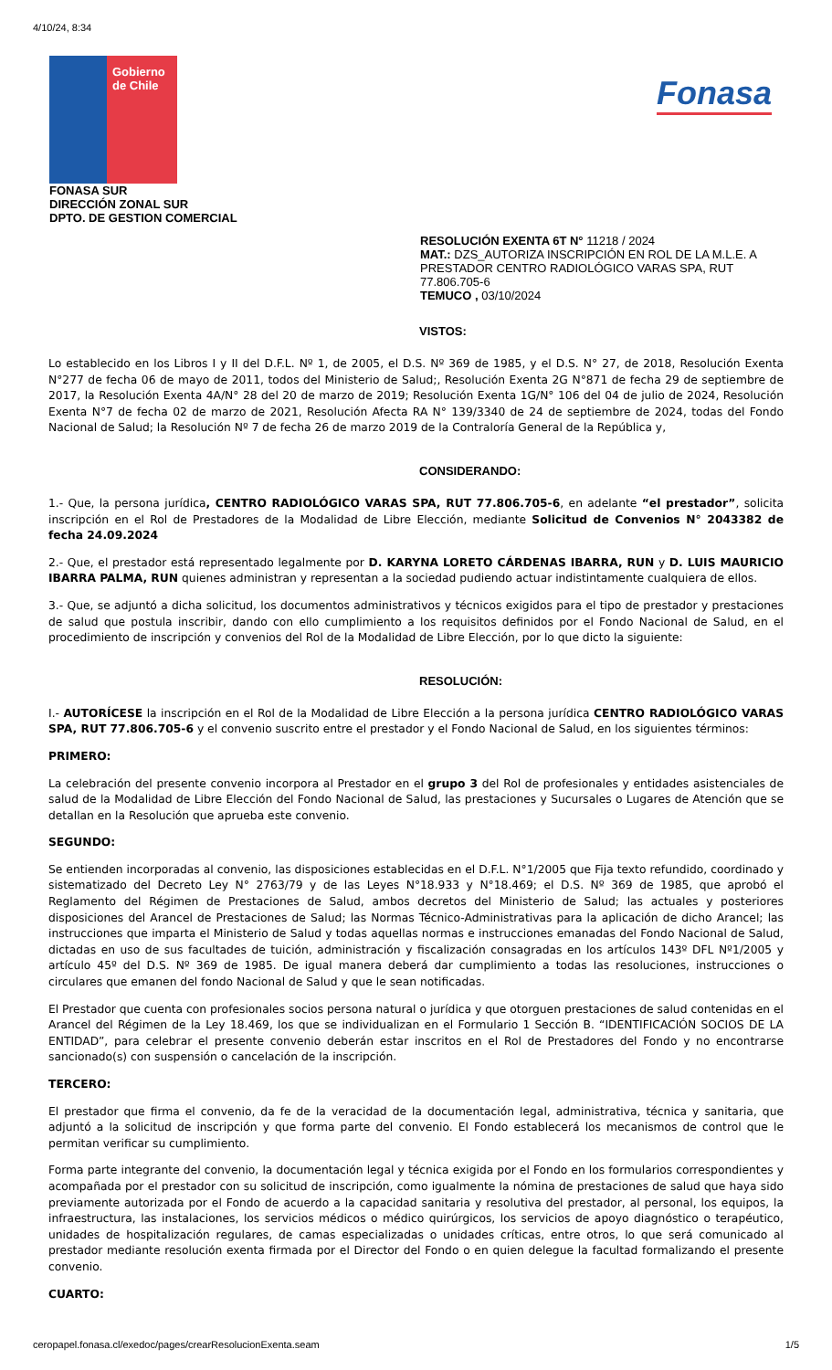4/10/24, 8:34
Gobierno de Chile
Fonasa
FONASA SUR
DIRECCIÓN ZONAL SUR
DPTO. DE GESTION COMERCIAL
RESOLUCIÓN EXENTA 6T N° 11218 / 2024
MAT.: DZS_AUTORIZA INSCRIPCIÓN EN ROL DE LA M.L.E. A PRESTADOR CENTRO RADIOLÓGICO VARAS SPA, RUT 77.806.705-6
TEMUCO , 03/10/2024
VISTOS:
Lo establecido en los Libros I y II del D.F.L. Nº 1, de 2005, el D.S. Nº 369 de 1985, y el D.S. N° 27, de 2018, Resolución Exenta N°277 de fecha 06 de mayo de 2011, todos del Ministerio de Salud;, Resolución Exenta 2G N°871 de fecha 29 de septiembre de 2017, la Resolución Exenta 4A/N° 28 del 20 de marzo de 2019; Resolución Exenta 1G/N° 106 del 04 de julio de 2024, Resolución Exenta N°7 de fecha 02 de marzo de 2021, Resolución Afecta RA N° 139/3340 de 24 de septiembre de 2024, todas del Fondo Nacional de Salud; la Resolución Nº 7 de fecha 26 de marzo 2019 de la Contraloría General de la República y,
CONSIDERANDO:
1.- Que, la persona jurídica, CENTRO RADIOLÓGICO VARAS SPA, RUT 77.806.705-6, en adelante “el prestador”, solicita inscripción en el Rol de Prestadores de la Modalidad de Libre Elección, mediante Solicitud de Convenios N° 2043382 de fecha 24.09.2024
2.- Que, el prestador está representado legalmente por D. KARYNA LORETO CÁRDENAS IBARRA, RUN y D. LUIS MAURICIO IBARRA PALMA, RUN quienes administran y representan a la sociedad pudiendo actuar indistintamente cualquiera de ellos.
3.- Que, se adjuntó a dicha solicitud, los documentos administrativos y técnicos exigidos para el tipo de prestador y prestaciones de salud que postula inscribir, dando con ello cumplimiento a los requisitos definidos por el Fondo Nacional de Salud, en el procedimiento de inscripción y convenios del Rol de la Modalidad de Libre Elección, por lo que dicto la siguiente:
RESOLUCIÓN:
I.- AUTORÍCESE la inscripción en el Rol de la Modalidad de Libre Elección a la persona jurídica CENTRO RADIOLÓGICO VARAS SPA, RUT 77.806.705-6 y el convenio suscrito entre el prestador y el Fondo Nacional de Salud, en los siguientes términos:
PRIMERO:
La celebración del presente convenio incorpora al Prestador en el grupo 3 del Rol de profesionales y entidades asistenciales de salud de la Modalidad de Libre Elección del Fondo Nacional de Salud, las prestaciones y Sucursales o Lugares de Atención que se detallan en la Resolución que aprueba este convenio.
SEGUNDO:
Se entienden incorporadas al convenio, las disposiciones establecidas en el D.F.L. N°1/2005 que Fija texto refundido, coordinado y sistematizado del Decreto Ley N° 2763/79 y de las Leyes N°18.933 y N°18.469; el D.S. Nº 369 de 1985, que aprobó el Reglamento del Régimen de Prestaciones de Salud, ambos decretos del Ministerio de Salud; las actuales y posteriores disposiciones del Arancel de Prestaciones de Salud; las Normas Técnico-Administrativas para la aplicación de dicho Arancel; las instrucciones que imparta el Ministerio de Salud y todas aquellas normas e instrucciones emanadas del Fondo Nacional de Salud, dictadas en uso de sus facultades de tuición, administración y fiscalización consagradas en los artículos 143º DFL Nº1/2005 y artículo 45º del D.S. Nº 369 de 1985. De igual manera deberá dar cumplimiento a todas las resoluciones, instrucciones o circulares que emanen del fondo Nacional de Salud y que le sean notificadas.
El Prestador que cuenta con profesionales socios persona natural o jurídica y que otorguen prestaciones de salud contenidas en el Arancel del Régimen de la Ley 18.469, los que se individualizan en el Formulario 1 Sección B. “IDENTIFICACIÓN SOCIOS DE LA ENTIDAD”, para celebrar el presente convenio deberán estar inscritos en el Rol de Prestadores del Fondo y no encontrarse sancionado(s) con suspensión o cancelación de la inscripción.
TERCERO:
El prestador que firma el convenio, da fe de la veracidad de la documentación legal, administrativa, técnica y sanitaria, que adjuntó a la solicitud de inscripción y que forma parte del convenio. El Fondo establecerá los mecanismos de control que le permitan verificar su cumplimiento.
Forma parte integrante del convenio, la documentación legal y técnica exigida por el Fondo en los formularios correspondientes y acompañada por el prestador con su solicitud de inscripción, como igualmente la nómina de prestaciones de salud que haya sido previamente autorizada por el Fondo de acuerdo a la capacidad sanitaria y resolutiva del prestador, al personal, los equipos, la infraestructura, las instalaciones, los servicios médicos o médico quirúrgicos, los servicios de apoyo diagnóstico o terapéutico, unidades de hospitalización regulares, de camas especializadas o unidades críticas, entre otros, lo que será comunicado al prestador mediante resolución exenta firmada por el Director del Fondo o en quien delegue la facultad formalizando el presente convenio.
CUARTO:
ceropapel.fonasa.cl/exedoc/pages/crearResolucionExenta.seam 1/5